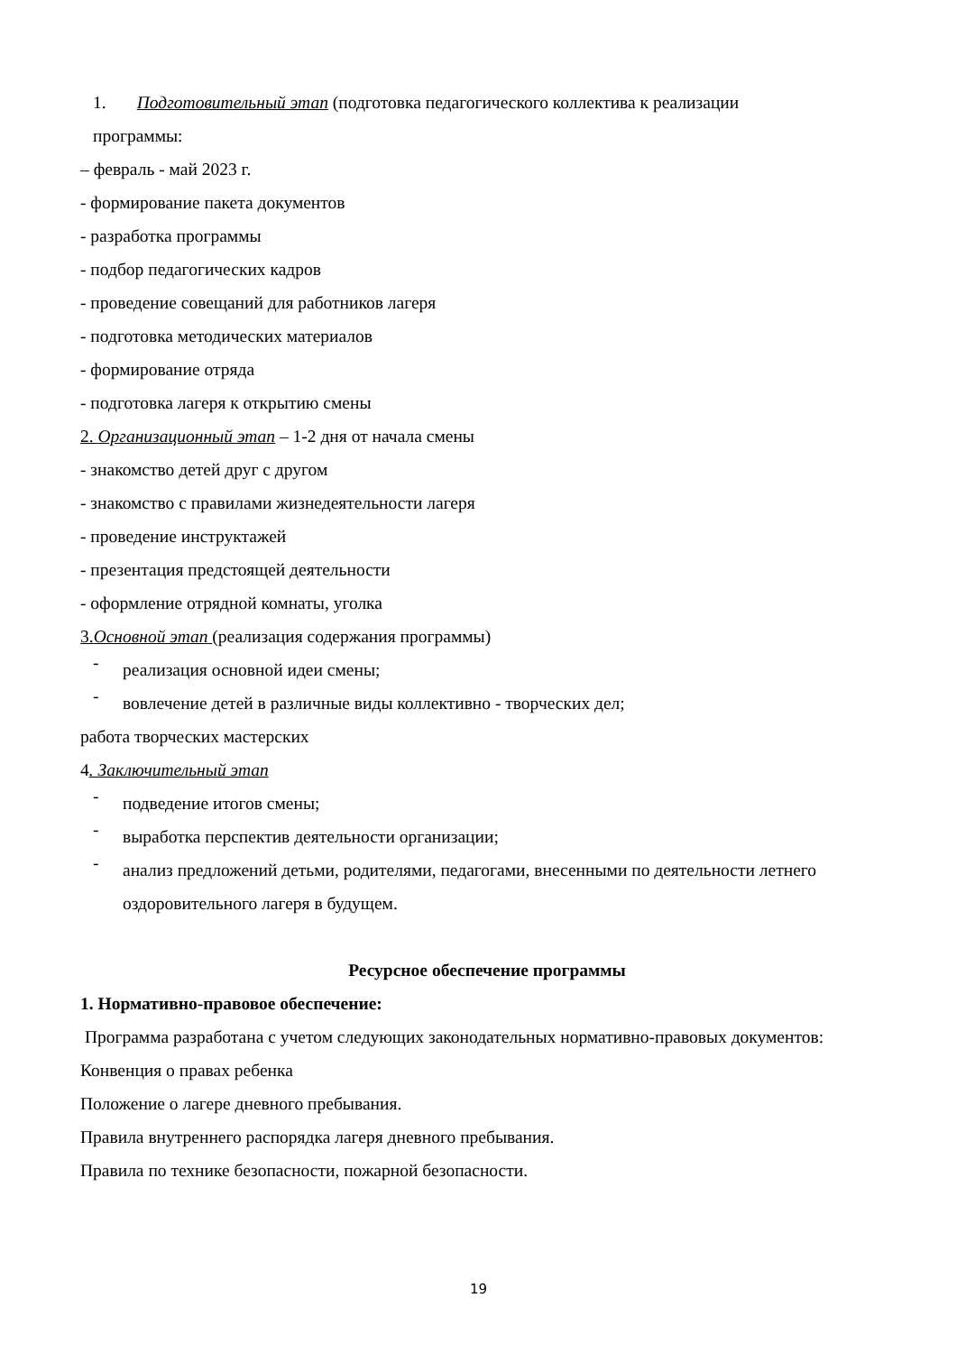1. Подготовительный этап (подготовка педагогического коллектива к реализации
программы:
– февраль - май 2023 г.
- формирование пакета документов
- разработка программы
- подбор педагогических кадров
- проведение совещаний для работников лагеря
- подготовка методических материалов
- формирование отряда
- подготовка лагеря к открытию смены
2. Организационный этап – 1-2 дня от начала смены
- знакомство детей друг с другом
- знакомство с правилами жизнедеятельности лагеря
- проведение инструктажей
- презентация предстоящей деятельности
- оформление отрядной комнаты, уголка
3.Основной этап (реализация содержания программы)
-
реализация основной идеи смены;
-
вовлечение детей в различные виды коллективно - творческих дел;
работа творческих мастерских
4. Заключительный этап
-
подведение итогов смены;
-
выработка перспектив деятельности организации;
-
анализ предложений детьми, родителями, педагогами, внесенными по деятельности летнего оздоровительного лагеря в будущем.
Ресурсное обеспечение программы
1. Нормативно-правовое обеспечение:
Программа разработана с учетом следующих законодательных нормативно-правовых документов:
Конвенция о правах ребенка
Положение о лагере дневного пребывания.
Правила внутреннего распорядка лагеря дневного пребывания.
Правила по технике безопасности, пожарной безопасности.
19